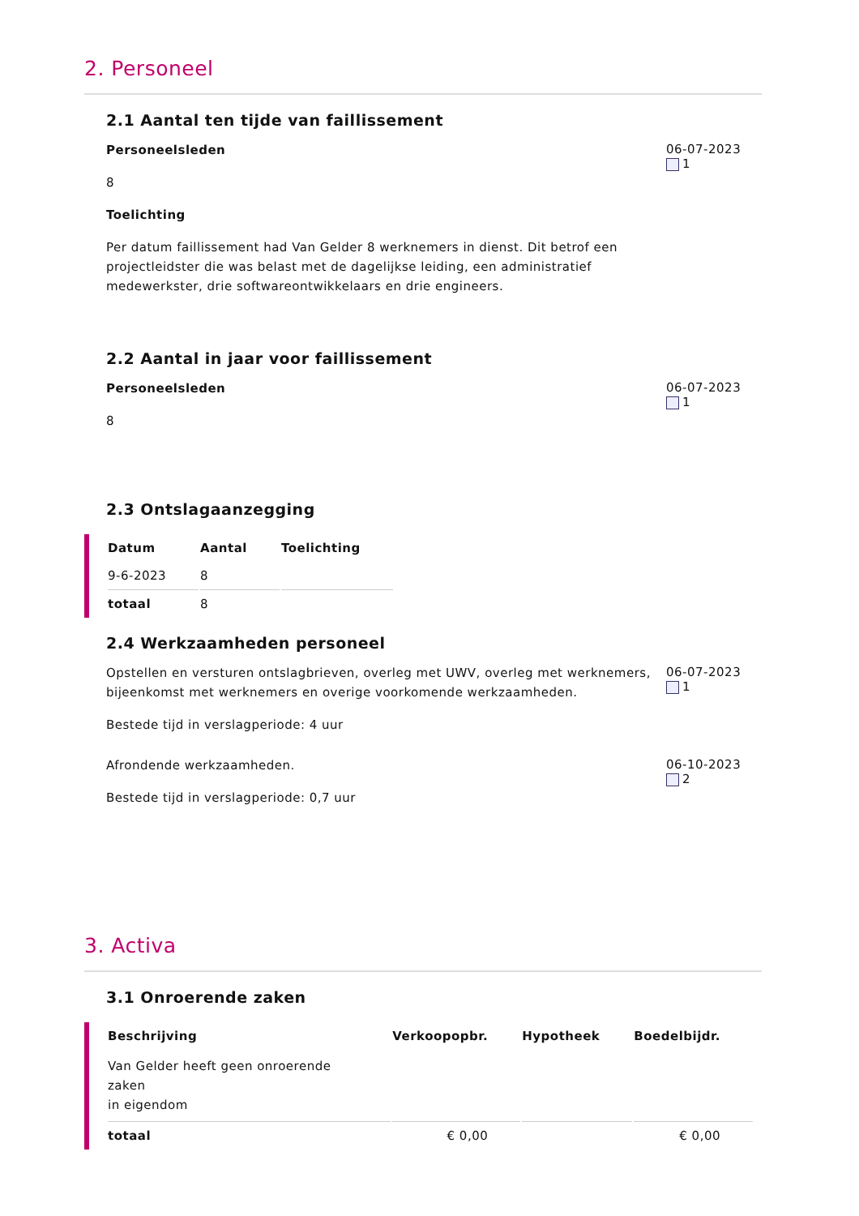2. Personeel
2.1 Aantal ten tijde van faillissement
Personeelsleden
8
Toelichting
Per datum faillissement had Van Gelder 8 werknemers in dienst. Dit betrof een projectleidster die was belast met de dagelijkse leiding, een administratief medewerkster, drie softwareontwikkelaars en drie engineers.
06-07-2023
1
2.2 Aantal in jaar voor faillissement
Personeelsleden
8
06-07-2023
1
2.3 Ontslagaanzegging
| Datum | Aantal | Toelichting |
| --- | --- | --- |
| 9-6-2023 | 8 | |
| totaal | 8 | |
2.4 Werkzaamheden personeel
Opstellen en versturen ontslagbrieven, overleg met UWV, overleg met werknemers, bijeenkomst met werknemers en overige voorkomende werkzaamheden.
Bestede tijd in verslagperiode: 4 uur
06-07-2023
1
Afrondende werkzaamheden.
Bestede tijd in verslagperiode: 0,7 uur
06-10-2023
2
3. Activa
3.1 Onroerende zaken
| Beschrijving | Verkoopopbr. | Hypotheek | Boedelbijdr. |
| --- | --- | --- | --- |
| Van Gelder heeft geen onroerende zaken in eigendom | | | |
| totaal | € 0,00 | | € 0,00 |